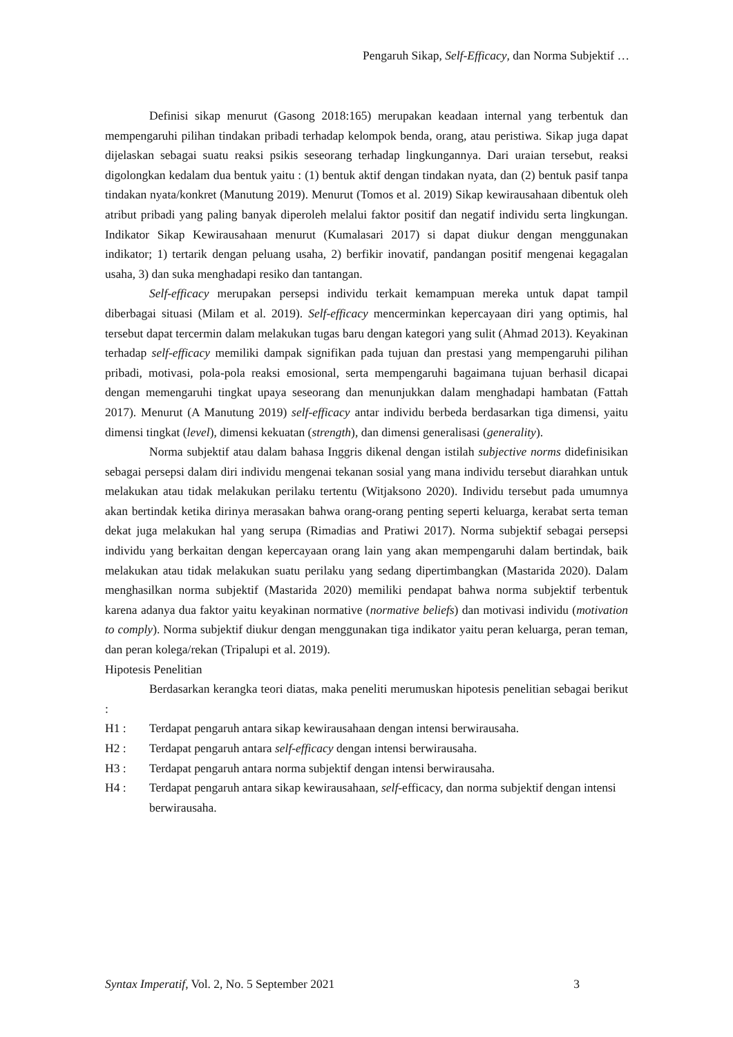Pengaruh Sikap, Self-Efficacy, dan Norma Subjektif …
Definisi sikap menurut (Gasong 2018:165) merupakan keadaan internal yang terbentuk dan mempengaruhi pilihan tindakan pribadi terhadap kelompok benda, orang, atau peristiwa. Sikap juga dapat dijelaskan sebagai suatu reaksi psikis seseorang terhadap lingkungannya. Dari uraian tersebut, reaksi digolongkan kedalam dua bentuk yaitu : (1) bentuk aktif dengan tindakan nyata, dan (2) bentuk pasif tanpa tindakan nyata/konkret (Manutung 2019). Menurut (Tomos et al. 2019) Sikap kewirausahaan dibentuk oleh atribut pribadi yang paling banyak diperoleh melalui faktor positif dan negatif individu serta lingkungan. Indikator Sikap Kewirausahaan menurut (Kumalasari 2017) si dapat diukur dengan menggunakan indikator; 1) tertarik dengan peluang usaha, 2) berfikir inovatif, pandangan positif mengenai kegagalan usaha, 3) dan suka menghadapi resiko dan tantangan.
Self-efficacy merupakan persepsi individu terkait kemampuan mereka untuk dapat tampil diberbagai situasi (Milam et al. 2019). Self-efficacy mencerminkan kepercayaan diri yang optimis, hal tersebut dapat tercermin dalam melakukan tugas baru dengan kategori yang sulit (Ahmad 2013). Keyakinan terhadap self-efficacy memiliki dampak signifikan pada tujuan dan prestasi yang mempengaruhi pilihan pribadi, motivasi, pola-pola reaksi emosional, serta mempengaruhi bagaimana tujuan berhasil dicapai dengan memengaruhi tingkat upaya seseorang dan menunjukkan dalam menghadapi hambatan (Fattah 2017). Menurut (A Manutung 2019) self-efficacy antar individu berbeda berdasarkan tiga dimensi, yaitu dimensi tingkat (level), dimensi kekuatan (strength), dan dimensi generalisasi (generality).
Norma subjektif atau dalam bahasa Inggris dikenal dengan istilah subjective norms didefinisikan sebagai persepsi dalam diri individu mengenai tekanan sosial yang mana individu tersebut diarahkan untuk melakukan atau tidak melakukan perilaku tertentu (Witjaksono 2020). Individu tersebut pada umumnya akan bertindak ketika dirinya merasakan bahwa orang-orang penting seperti keluarga, kerabat serta teman dekat juga melakukan hal yang serupa (Rimadias and Pratiwi 2017). Norma subjektif sebagai persepsi individu yang berkaitan dengan kepercayaan orang lain yang akan mempengaruhi dalam bertindak, baik melakukan atau tidak melakukan suatu perilaku yang sedang dipertimbangkan (Mastarida 2020). Dalam menghasilkan norma subjektif (Mastarida 2020) memiliki pendapat bahwa norma subjektif terbentuk karena adanya dua faktor yaitu keyakinan normative (normative beliefs) dan motivasi individu (motivation to comply). Norma subjektif diukur dengan menggunakan tiga indikator yaitu peran keluarga, peran teman, dan peran kolega/rekan (Tripalupi et al. 2019).
Hipotesis Penelitian
Berdasarkan kerangka teori diatas, maka peneliti merumuskan hipotesis penelitian sebagai berikut :
H1 : Terdapat pengaruh antara sikap kewirausahaan dengan intensi berwirausaha.
H2 : Terdapat pengaruh antara self-efficacy dengan intensi berwirausaha.
H3 : Terdapat pengaruh antara norma subjektif dengan intensi berwirausaha.
H4 : Terdapat pengaruh antara sikap kewirausahaan, self-efficacy, dan norma subjektif dengan intensi berwirausaha.
Syntax Imperatif, Vol. 2, No. 5 September 2021 3